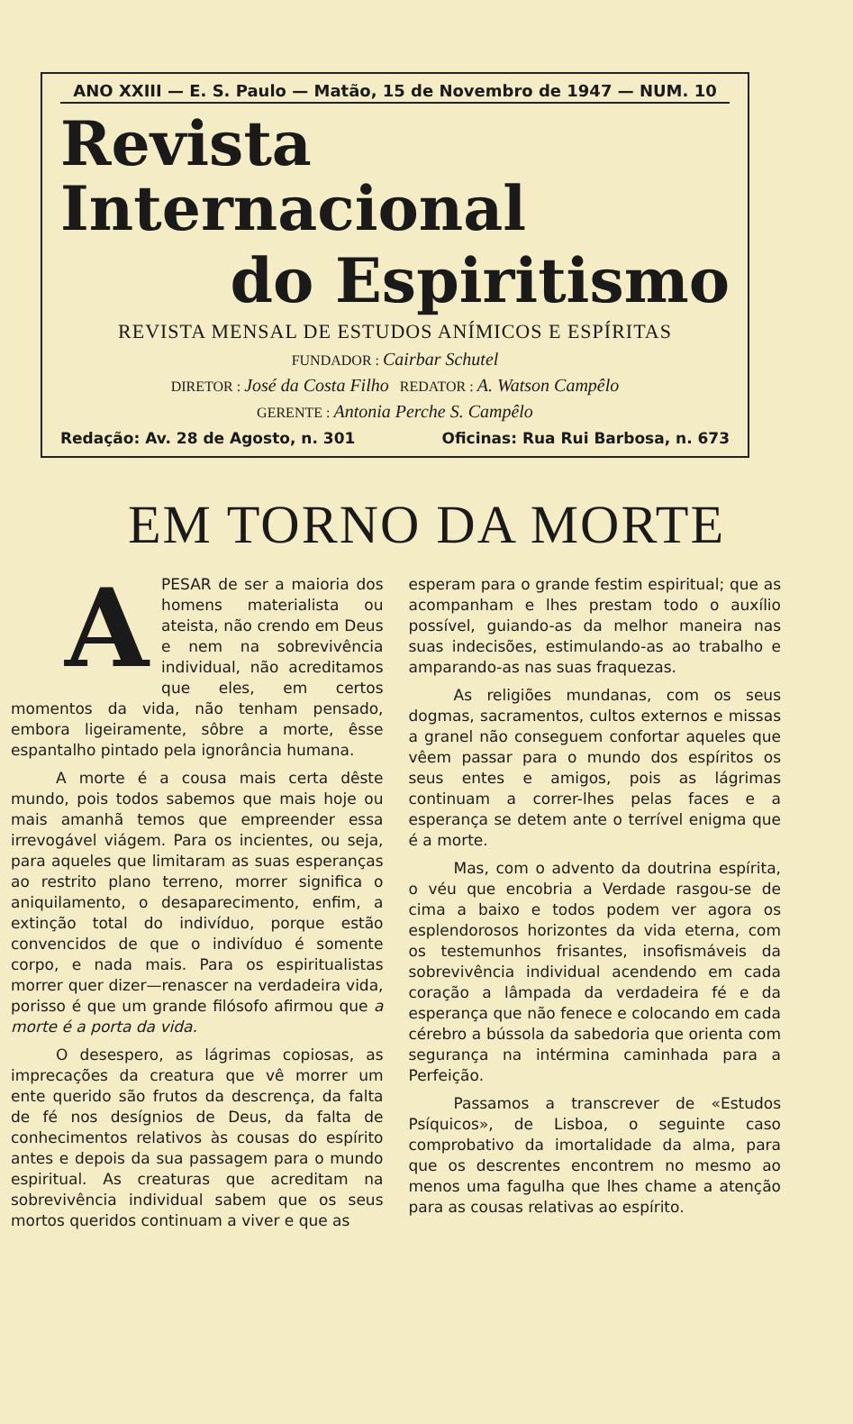ANO XXIII — E. S. Paulo — Matão, 15 de Novembro de 1947 — NUM. 10
Revista Internacional
do Espiritismo
REVISTA MENSAL DE ESTUDOS ANÍMICOS E ESPÍRITAS
FUNDADOR : Cairbar Schutel
DIRETOR : José da Costa Filho REDATOR : A. Watson Campêlo
GERENTE : Antonia Perche S. Campêlo
Redação: Av. 28 de Agosto, n. 301 Oficinas: Rua Rui Barbosa, n. 673
EM TORNO DA MORTE
APESAR de ser a maioria dos homens materialista ou ateista, não crendo em Deus e nem na sobrevivência individual, não acreditamos que eles, em certos momentos da vida, não tenham pensado, embora ligeiramente, sôbre a morte, êsse espantalho pintado pela ignorância humana.
A morte é a cousa mais certa dêste mundo, pois todos sabemos que mais hoje ou mais amanhã temos que empreender essa irrevogável viágem. Para os incientes, ou seja, para aqueles que limitaram as suas esperanças ao restrito plano terreno, morrer significa o aniquilamento, o desaparecimento, enfim, a extinção total do indivíduo, porque estão convencidos de que o indivíduo é somente corpo, e nada mais. Para os espiritualistas morrer quer dizer—renascer na verdadeira vida, porisso é que um grande filósofo afirmou que a morte é a porta da vida.
O desespero, as lágrimas copiosas, as imprecações da creatura que vê morrer um ente querido são frutos da descrença, da falta de fé nos desígnios de Deus, da falta de conhecimentos relativos às cousas do espírito antes e depois da sua passagem para o mundo espiritual. As creaturas que acreditam na sobrevivência individual sabem que os seus mortos queridos continuam a viver e que as
esperam para o grande festim espiritual; que as acompanham e lhes prestam todo o auxílio possível, guiando-as da melhor maneira nas suas indecisões, estimulando-as ao trabalho e amparando-as nas suas fraquezas.
As religiões mundanas, com os seus dogmas, sacramentos, cultos externos e missas a granel não conseguem confortar aqueles que vêem passar para o mundo dos espíritos os seus entes e amigos, pois as lágrimas continuam a correr-lhes pelas faces e a esperança se detem ante o terrível enigma que é a morte.
Mas, com o advento da doutrina espírita, o véu que encobria a Verdade rasgou-se de cima a baixo e todos podem ver agora os esplendorosos horizontes da vida eterna, com os testemunhos frisantes, insofismáveis da sobrevivência individual acendendo em cada coração a lâmpada da verdadeira fé e da esperança que não fenece e colocando em cada cérebro a bússola da sabedoria que orienta com segurança na intérmina caminhada para a Perfeição.
Passamos a transcrever de «Estudos Psíquicos», de Lisboa, o seguinte caso comprobativo da imortalidade da alma, para que os descrentes encontrem no mesmo ao menos uma fagulha que lhes chame a atenção para as cousas relativas ao espírito.